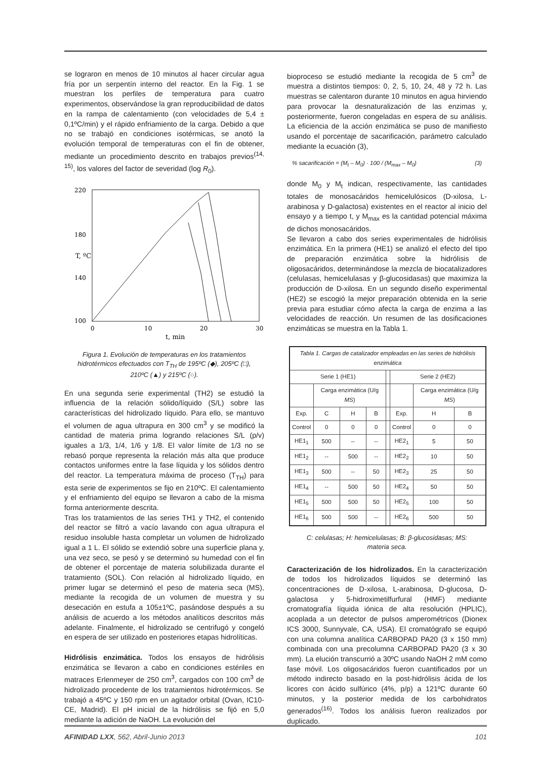se lograron en menos de 10 minutos al hacer circular agua fría por un serpentín interno del reactor. En la Fig. 1 se muestran los perfiles de temperatura para cuatro experimentos, observándose la gran reproducibilidad de datos en la rampa de calentamiento (con velocidades de 5,4 ± 0,1ºC/min) y el rápido enfriamiento de la carga. Debido a que no se trabajó en condiciones isotérmicas, se anotó la evolución temporal de temperaturas con el fin de obtener, mediante un procedimiento descrito en trabajos previos<sup>(14, 15)</sup>, los valores del factor de severidad (log R<sub>0</sub>).
220
180
140
100
0
10
20
30
t, min
T, ºC
Figura 1. Evolución de temperaturas en los tratamientos hidrotérmicos efectuados con T<sub>TH</sub> de 195ºC (◆), 205ºC (□), 210ºC (▲) y 215ºC (○).
En una segunda serie experimental (TH2) se estudió la influencia de la relación sólido/líquido (S/L) sobre las características del hidrolizado líquido. Para ello, se mantuvo el volumen de agua ultrapura en 300 cm<sup>3</sup> y se modificó la cantidad de materia prima logrando relaciones S/L (p/v) iguales a 1/3, 1/4, 1/6 y 1/8. El valor límite de 1/3 no se rebasó porque representa la relación más alta que produce contactos uniformes entre la fase líquida y los sólidos dentro del reactor. La temperatura máxima de proceso (T<sub>TH</sub>) para esta serie de experimentos se fijo en 210ºC. El calentamiento y el enfriamiento del equipo se llevaron a cabo de la misma forma anteriormente descrita.
Tras los tratamientos de las series TH1 y TH2, el contenido del reactor se filtró a vacío lavando con agua ultrapura el residuo insoluble hasta completar un volumen de hidrolizado igual a 1 L. El sólido se extendió sobre una superficie plana y, una vez seco, se pesó y se determinó su humedad con el fin de obtener el porcentaje de materia solubilizada durante el tratamiento (SOL). Con relación al hidrolizado líquido, en primer lugar se determinó el peso de materia seca (MS), mediante la recogida de un volumen de muestra y su desecación en estufa a 105±1ºC, pasándose después a su análisis de acuerdo a los métodos analíticos descritos más adelante. Finalmente, el hidrolizado se centrifugó y congeló en espera de ser utilizado en posteriores etapas hidrolíticas.
Hidrólisis enzimática. Todos los ensayos de hidrólisis enzimática se llevaron a cabo en condiciones estériles en matraces Erlenmeyer de 250 cm<sup>3</sup>, cargados con 100 cm<sup>3</sup> de hidrolizado procedente de los tratamientos hidrotérmicos. Se trabajó a 45ºC y 150 rpm en un agitador orbital (Ovan, IC10-CE, Madrid). El pH inicial de la hidrólisis se fijó en 5,0 mediante la adición de NaOH. La evolución del
bioproceso se estudió mediante la recogida de 5 cm<sup>3</sup> de muestra a distintos tiempos: 0, 2, 5, 10, 24, 48 y 72 h. Las muestras se calentaron durante 10 minutos en agua hirviendo para provocar la desnaturalización de las enzimas y, posteriormente, fueron congeladas en espera de su análisis. La eficiencia de la acción enzimática se puso de manifiesto usando el porcentaje de sacarificación, parámetro calculado mediante la ecuación (3),
% sacarificación = (M<sub>t</sub> – M<sub>0</sub>) · 100 / (M<sub>max</sub> – M<sub>0</sub>) (3)
donde M<sub>0</sub> y M<sub>t</sub> indican, respectivamente, las cantidades totales de monosacáridos hemicelulósicos (D-xilosa, L-arabinosa y D-galactosa) existentes en el reactor al inicio del ensayo y a tiempo t, y M<sub>max</sub> es la cantidad potencial máxima de dichos monosacáridos.
Se llevaron a cabo dos series experimentales de hidrólisis enzimática. En la primera (HE1) se analizó el efecto del tipo de preparación enzimática sobre la hidrólisis de oligosacáridos, determinándose la mezcla de biocatalizadores (celulasas, hemicelulasas y β-glucosidasas) que maximiza la producción de D-xilosa. En un segundo diseño experimental (HE2) se escogió la mejor preparación obtenida en la serie previa para estudiar cómo afecta la carga de enzima a las velocidades de reacción. Un resumen de las dosificaciones enzimáticas se muestra en la Tabla 1.
| Tabla 1. Cargas de catalizador empleadas en las series de hidrólisis enzimática | | | | | | | |
| --- | --- | --- | --- | --- | --- | --- | --- |
| Serie 1 (HE1) | | | | | Serie 2 (HE2) | | |
| | Carga enzimática (U/g MS ) | | | | | Carga enzimática (U/g MS ) | |
| Exp. | C | H | B | | Exp. | H | B |
| Control | 0 | 0 | 0 | | Control | 0 | 0 |
| HE1<sub>1</sub> | 500 | -- | -- | | HE2<sub>1</sub> | 5 | 50 |
| HE1<sub>2</sub> | -- | 500 | -- | | HE2<sub>2</sub> | 10 | 50 |
| HE1<sub>3</sub> | 500 | -- | 50 | | HE2<sub>3</sub> | 25 | 50 |
| HE1<sub>4</sub> | -- | 500 | 50 | | HE2<sub>4</sub> | 50 | 50 |
| HE1<sub>5</sub> | 500 | 500 | 50 | | HE2<sub>5</sub> | 100 | 50 |
| HE1<sub>6</sub> | 500 | 500 | -- | | HE2<sub>6</sub> | 500 | 50 |
C: celulasas; H: hemicelulasas; B: β-glucosidasas; MS: materia seca.
Caracterización de los hidrolizados. En la caracterización de todos los hidrolizados líquidos se determinó las concentraciones de D-xilosa, L-arabinosa, D-glucosa, D-galactosa y 5-hidroximetilfurfural (HMF) mediante cromatografía líquida iónica de alta resolución (HPLIC), acoplada a un detector de pulsos amperométricos (Dionex ICS 3000, Sunnyvale, CA, USA). El cromatógrafo se equipó con una columna analítica CARBOPAD PA20 (3 x 150 mm) combinada con una precolumna CARBOPAD PA20 (3 x 30 mm). La elución transcurrió a 30ºC usando NaOH 2 mM como fase móvil. Los oligosacáridos fueron cuantificados por un método indirecto basado en la post-hidrólisis ácida de los licores con ácido sulfúrico (4%, p/p) a 121ºC durante 60 minutos, y la posterior medida de los carbohidratos generados<sup>(16)</sup>. Todos los análisis fueron realizados por duplicado.
AFINIDAD LXX, 562, Abril-Junio 2013 101